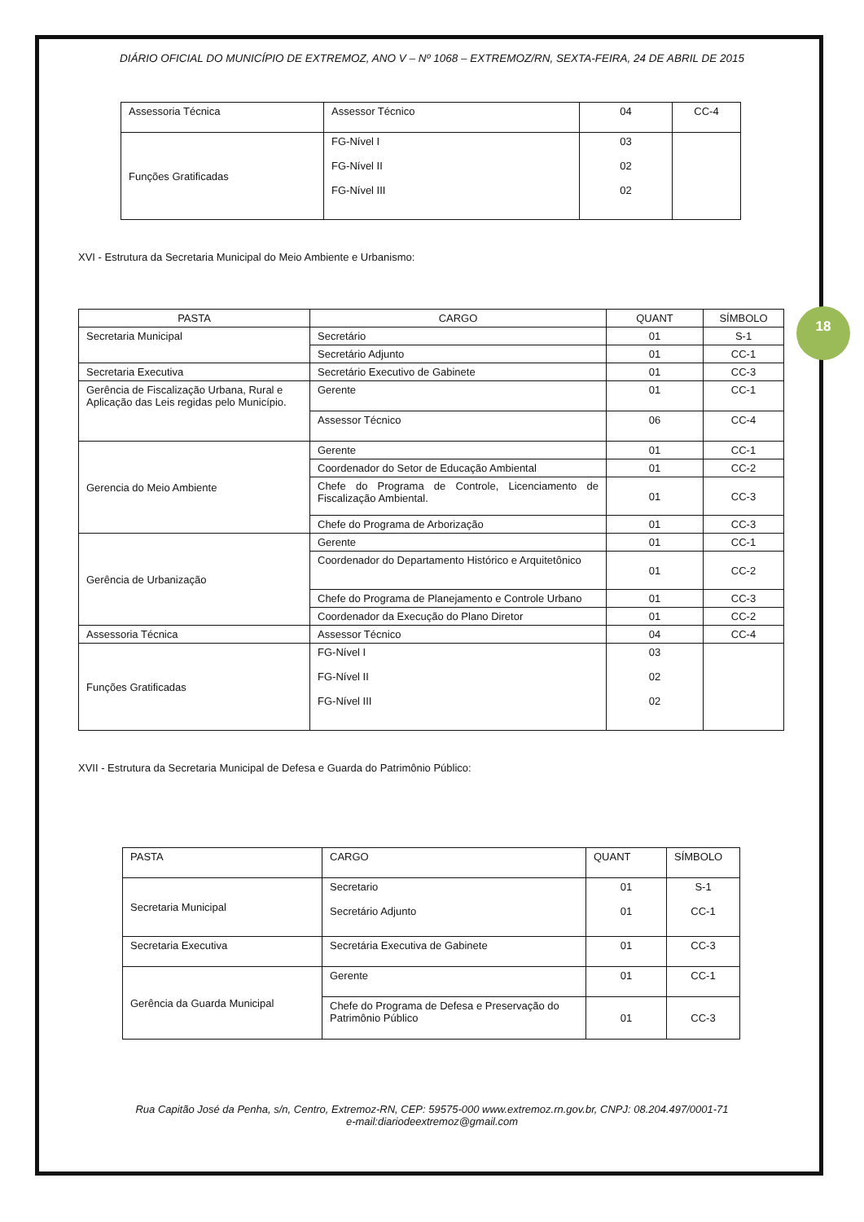18
DIÁRIO OFICIAL DO MUNICÍPIO DE EXTREMOZ, ANO V – Nº 1068 – EXTREMOZ/RN, SEXTA-FEIRA, 24 DE ABRIL DE 2015
| Assessoria Técnica | Assessor Técnico | 04 | CC-4 |
| Funções Gratificadas | FG-Nível I FG-Nível II FG-Nível III | 03 02 02 | |
XVI - Estrutura da Secretaria Municipal do Meio Ambiente e Urbanismo:
| PASTA | CARGO | QUANT | SÍMBOLO |
| --- | --- | --- | --- |
| Secretaria Municipal | Secretário | 01 | S-1 |
| | Secretário Adjunto | 01 | CC-1 |
| Secretaria Executiva | Secretário Executivo de Gabinete | 01 | CC-3 |
| Gerência de Fiscalização Urbana, Rural e Aplicação das Leis regidas pelo Município. | Gerente | 01 | CC-1 |
| | Assessor Técnico | 06 | CC-4 |
| Gerencia do Meio Ambiente | Gerente | 01 | CC-1 |
| | Coordenador do Setor de Educação Ambiental | 01 | CC-2 |
| | Chefe do Programa de Controle, Licenciamento de Fiscalização Ambiental. | 01 | CC-3 |
| | Chefe do Programa de Arborização | 01 | CC-3 |
| Gerência de Urbanização | Gerente | 01 | CC-1 |
| | Coordenador do Departamento Histórico e Arquitetônico | 01 | CC-2 |
| | Chefe do Programa de Planejamento e Controle Urbano | 01 | CC-3 |
| | Coordenador da Execução do Plano Diretor | 01 | CC-2 |
| Assessoria Técnica | Assessor Técnico | 04 | CC-4 |
| Funções Gratificadas | FG-Nível I FG-Nível II FG-Nível III | 03 02 02 | |
XVII - Estrutura da Secretaria Municipal de Defesa e Guarda do Patrimônio Público:
| PASTA | CARGO | QUANT | SÍMBOLO |
| Secretaria Municipal | Secretario Secretário Adjunto | 01 01 | S-1 CC-1 |
| Secretaria Executiva | Secretária Executiva de Gabinete | 01 | CC-3 |
| Gerência da Guarda Municipal | Gerente | 01 | CC-1 |
| | Chefe do Programa de Defesa e Preservação do Patrimônio Público | 01 | CC-3 |
Rua Capitão José da Penha, s/n, Centro, Extremoz-RN, CEP: 59575-000 www.extremoz.rn.gov.br, CNPJ: 08.204.497/0001-71
e-mail:diariodeextremoz@gmail.com